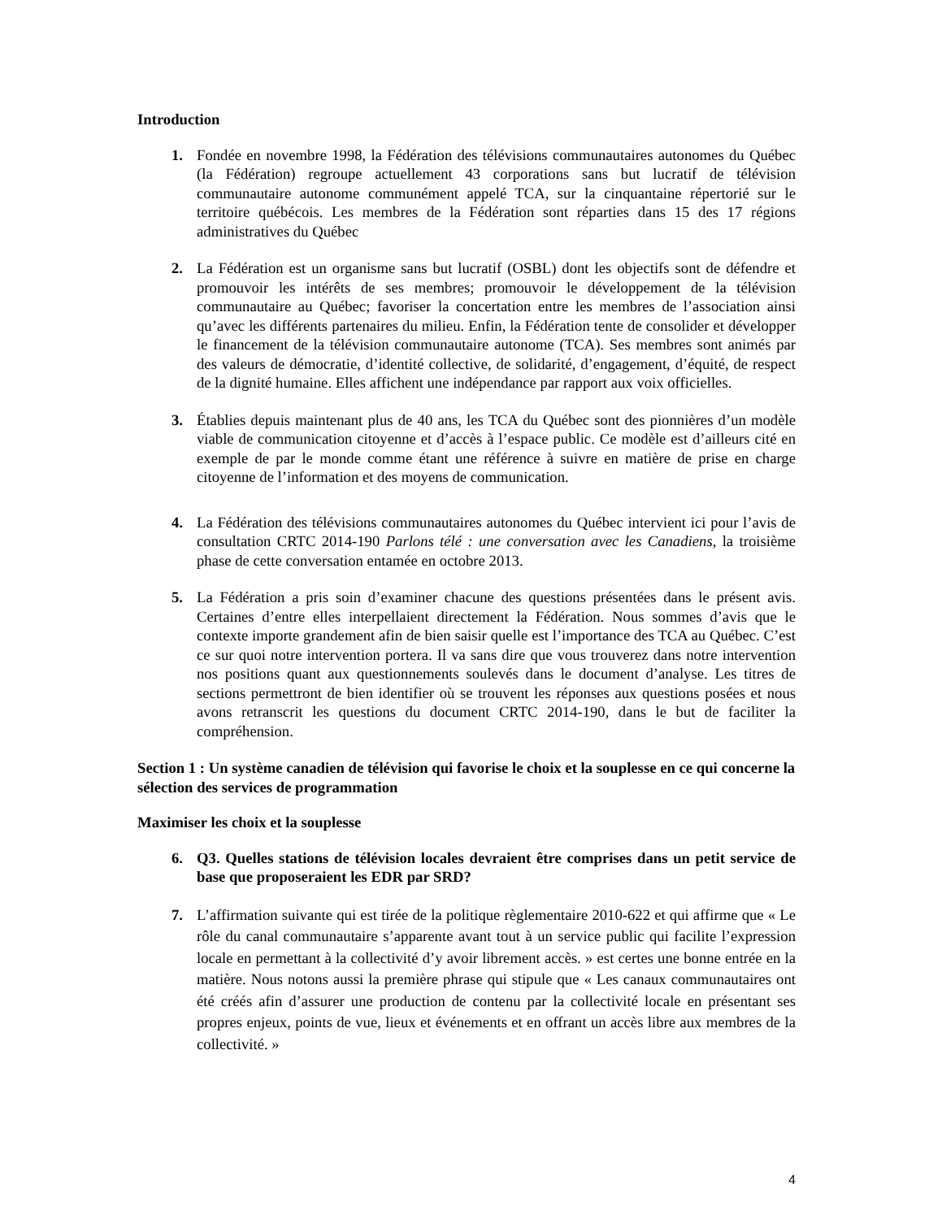Introduction
1. Fondée en novembre 1998, la Fédération des télévisions communautaires autonomes du Québec (la Fédération) regroupe actuellement 43 corporations sans but lucratif de télévision communautaire autonome communément appelé TCA, sur la cinquantaine répertorié sur le territoire québécois. Les membres de la Fédération sont réparties dans 15 des 17 régions administratives du Québec
2. La Fédération est un organisme sans but lucratif (OSBL) dont les objectifs sont de défendre et promouvoir les intérêts de ses membres; promouvoir le développement de la télévision communautaire au Québec; favoriser la concertation entre les membres de l’association ainsi qu’avec les différents partenaires du milieu. Enfin, la Fédération tente de consolider et développer le financement de la télévision communautaire autonome (TCA). Ses membres sont animés par des valeurs de démocratie, d’identité collective, de solidarité, d’engagement, d’équité, de respect de la dignité humaine. Elles affichent une indépendance par rapport aux voix officielles.
3. Établies depuis maintenant plus de 40 ans, les TCA du Québec sont des pionnières d’un modèle viable de communication citoyenne et d’accès à l’espace public. Ce modèle est d’ailleurs cité en exemple de par le monde comme étant une référence à suivre en matière de prise en charge citoyenne de l’information et des moyens de communication.
4. La Fédération des télévisions communautaires autonomes du Québec intervient ici pour l’avis de consultation CRTC 2014-190 Parlons télé : une conversation avec les Canadiens, la troisième phase de cette conversation entamée en octobre 2013.
5. La Fédération a pris soin d’examiner chacune des questions présentées dans le présent avis. Certaines d’entre elles interpellaient directement la Fédération. Nous sommes d’avis que le contexte importe grandement afin de bien saisir quelle est l’importance des TCA au Québec. C’est ce sur quoi notre intervention portera. Il va sans dire que vous trouverez dans notre intervention nos positions quant aux questionnements soulevés dans le document d’analyse. Les titres de sections permettront de bien identifier où se trouvent les réponses aux questions posées et nous avons retranscrit les questions du document CRTC 2014-190, dans le but de faciliter la compréhension.
Section 1 : Un système canadien de télévision qui favorise le choix et la souplesse en ce qui concerne la sélection des services de programmation
Maximiser les choix et la souplesse
6. Q3. Quelles stations de télévision locales devraient être comprises dans un petit service de base que proposeraient les EDR par SRD?
7. L’affirmation suivante qui est tirée de la politique règlementaire 2010-622 et qui affirme que « Le rôle du canal communautaire s’apparente avant tout à un service public qui facilite l’expression locale en permettant à la collectivité d’y avoir librement accès. » est certes une bonne entrée en la matière. Nous notons aussi la première phrase qui stipule que « Les canaux communautaires ont été créés afin d’assurer une production de contenu par la collectivité locale en présentant ses propres enjeux, points de vue, lieux et événements et en offrant un accès libre aux membres de la collectivité. »
4